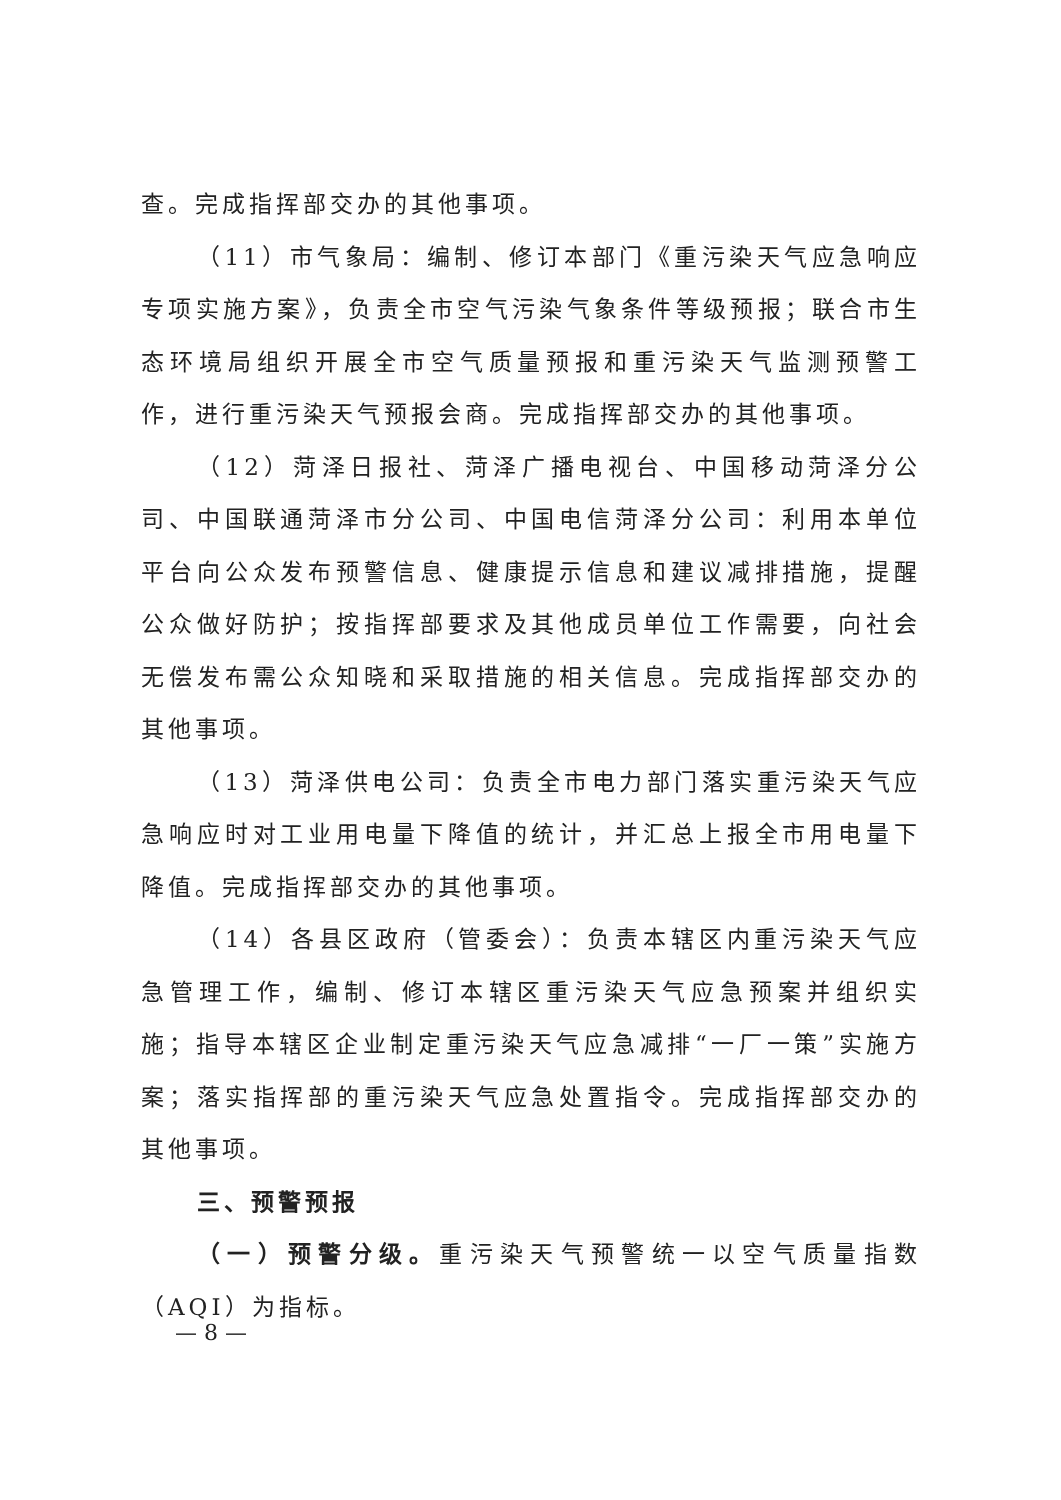查。完成指挥部交办的其他事项。
（11）市气象局：编制、修订本部门《重污染天气应急响应专项实施方案》，负责全市空气污染气象条件等级预报；联合市生态环境局组织开展全市空气质量预报和重污染天气监测预警工作，进行重污染天气预报会商。完成指挥部交办的其他事项。
（12）菏泽日报社、菏泽广播电视台、中国移动菏泽分公司、中国联通菏泽市分公司、中国电信菏泽分公司：利用本单位平台向公众发布预警信息、健康提示信息和建议减排措施，提醒公众做好防护；按指挥部要求及其他成员单位工作需要，向社会无偿发布需公众知晓和采取措施的相关信息。完成指挥部交办的其他事项。
（13）菏泽供电公司：负责全市电力部门落实重污染天气应急响应时对工业用电量下降值的统计，并汇总上报全市用电量下降值。完成指挥部交办的其他事项。
（14）各县区政府（管委会）：负责本辖区内重污染天气应急管理工作，编制、修订本辖区重污染天气应急预案并组织实施；指导本辖区企业制定重污染天气应急减排“一厂一策”实施方案；落实指挥部的重污染天气应急处置指令。完成指挥部交办的其他事项。
三、预警预报
（一）预警分级。重污染天气预警统一以空气质量指数（AQI）为指标。
— 8 —